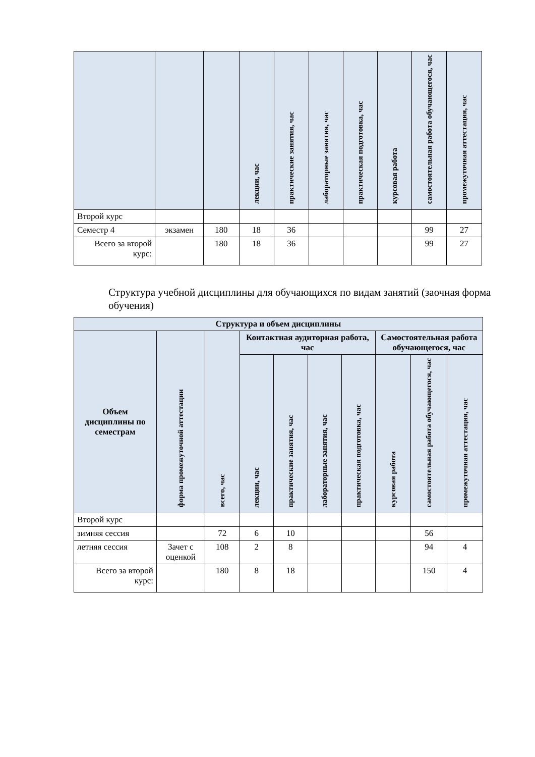| | | | лекции, час | практические занятия, час | лабораторные занятия, час | практическая подготовка, час | курсовая работа | самостоятельная работа обучающегося, час | промежуточная аттестация, час |
| --- | --- | --- | --- | --- | --- | --- | --- | --- | --- |
| Второй курс | | | | | | | | | |
| Семестр 4 | экзамен | 180 | 18 | 36 | | | | 99 | 27 |
| Всего за второй курс: | | 180 | 18 | 36 | | | | 99 | 27 |
Структура учебной дисциплины для обучающихся по видам занятий (заочная форма обучения)
| Структура и объем дисциплины | | | | | | | | | |
| --- | --- | --- | --- | --- | --- | --- | --- | --- | --- |
| Объем дисциплины по семестрам | форма промежуточной аттестации | всего, час | Контактная аудиторная работа, час | | | | Самостоятельная работа обучающегося, час | | |
| | | | лекции, час | практические занятия, час | лабораторные занятия, час | практическая подготовка, час | курсовая работа | самостоятельная работа обучающегося, час | промежуточная аттестация, час |
| Второй курс | | | | | | | | | |
| зимняя сессия | | 72 | 6 | 10 | | | | 56 | |
| летняя сессия | Зачет с оценкой | 108 | 2 | 8 | | | | 94 | 4 |
| Всего за второй курс: | | 180 | 8 | 18 | | | | 150 | 4 |